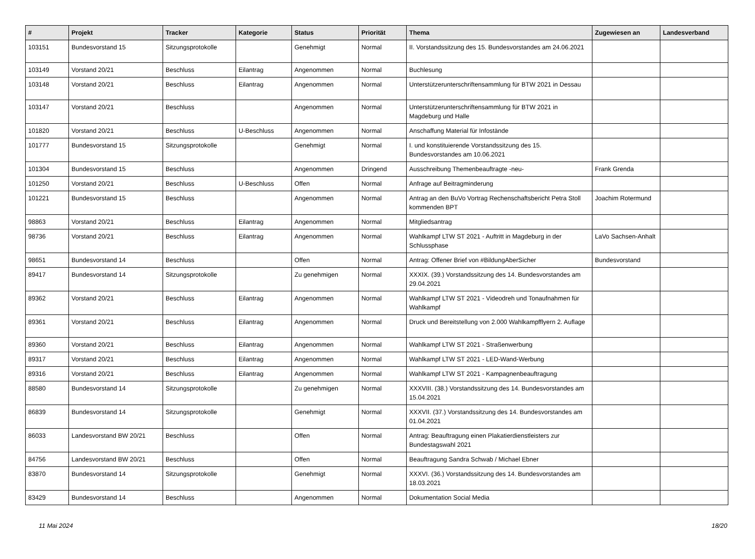| # | Projekt | Tracker | Kategorie | Status | Priorität | Thema | Zugewiesen an | Landesverband |
| --- | --- | --- | --- | --- | --- | --- | --- | --- |
| 103151 | Bundesvorstand 15 | Sitzungsprotokolle | | Genehmigt | Normal | II. Vorstandssitzung des 15. Bundesvorstandes am 24.06.2021 | | |
| 103149 | Vorstand 20/21 | Beschluss | Eilantrag | Angenommen | Normal | Buchlesung | | |
| 103148 | Vorstand 20/21 | Beschluss | Eilantrag | Angenommen | Normal | Unterstützerunterschriftensammlung für BTW 2021 in Dessau | | |
| 103147 | Vorstand 20/21 | Beschluss | | Angenommen | Normal | Unterstützerunterschriftensammlung für BTW 2021 in Magdeburg und Halle | | |
| 101820 | Vorstand 20/21 | Beschluss | U-Beschluss | Angenommen | Normal | Anschaffung Material für Infostände | | |
| 101777 | Bundesvorstand 15 | Sitzungsprotokolle | | Genehmigt | Normal | I. und konstituierende Vorstandssitzung des 15. Bundesvorstandes am 10.06.2021 | | |
| 101304 | Bundesvorstand 15 | Beschluss | | Angenommen | Dringend | Ausschreibung Themenbeauftragte -neu- | Frank Grenda | |
| 101250 | Vorstand 20/21 | Beschluss | U-Beschluss | Offen | Normal | Anfrage auf Beitragminderung | | |
| 101221 | Bundesvorstand 15 | Beschluss | | Angenommen | Normal | Antrag an den BuVo Vortrag Rechenschaftsbericht Petra Stoll kommenden BPT | Joachim Rotermund | |
| 98863 | Vorstand 20/21 | Beschluss | Eilantrag | Angenommen | Normal | Mitgliedsantrag | | |
| 98736 | Vorstand 20/21 | Beschluss | Eilantrag | Angenommen | Normal | Wahlkampf LTW ST 2021 - Auftritt in Magdeburg in der Schlussphase | LaVo Sachsen-Anhalt | |
| 98651 | Bundesvorstand 14 | Beschluss | | Offen | Normal | Antrag: Offener Brief von #BildungAberSicher | Bundesvorstand | |
| 89417 | Bundesvorstand 14 | Sitzungsprotokolle | | Zu genehmigen | Normal | XXXIX. (39.) Vorstandssitzung des 14. Bundesvorstandes am 29.04.2021 | | |
| 89362 | Vorstand 20/21 | Beschluss | Eilantrag | Angenommen | Normal | Wahlkampf LTW ST 2021 - Videodreh und Tonaufnahmen für Wahlkampf | | |
| 89361 | Vorstand 20/21 | Beschluss | Eilantrag | Angenommen | Normal | Druck und Bereitstellung von 2.000 Wahlkampfflyern 2. Auflage | | |
| 89360 | Vorstand 20/21 | Beschluss | Eilantrag | Angenommen | Normal | Wahlkampf LTW ST 2021 - Straßenwerbung | | |
| 89317 | Vorstand 20/21 | Beschluss | Eilantrag | Angenommen | Normal | Wahlkampf LTW ST 2021 - LED-Wand-Werbung | | |
| 89316 | Vorstand 20/21 | Beschluss | Eilantrag | Angenommen | Normal | Wahlkampf LTW ST 2021 - Kampagnenbeauftragung | | |
| 88580 | Bundesvorstand 14 | Sitzungsprotokolle | | Zu genehmigen | Normal | XXXVIII. (38.) Vorstandssitzung des 14. Bundesvorstandes am 15.04.2021 | | |
| 86839 | Bundesvorstand 14 | Sitzungsprotokolle | | Genehmigt | Normal | XXXVII. (37.) Vorstandssitzung des 14. Bundesvorstandes am 01.04.2021 | | |
| 86033 | Landesvorstand BW 20/21 | Beschluss | | Offen | Normal | Antrag: Beauftragung einen Plakatierdienstleisters zur Bundestagswahl 2021 | | |
| 84756 | Landesvorstand BW 20/21 | Beschluss | | Offen | Normal | Beauftragung Sandra Schwab / Michael Ebner | | |
| 83870 | Bundesvorstand 14 | Sitzungsprotokolle | | Genehmigt | Normal | XXXVI. (36.) Vorstandssitzung des 14. Bundesvorstandes am 18.03.2021 | | |
| 83429 | Bundesvorstand 14 | Beschluss | | Angenommen | Normal | Dokumentation Social Media | | |
11 Mai 2024 18/20